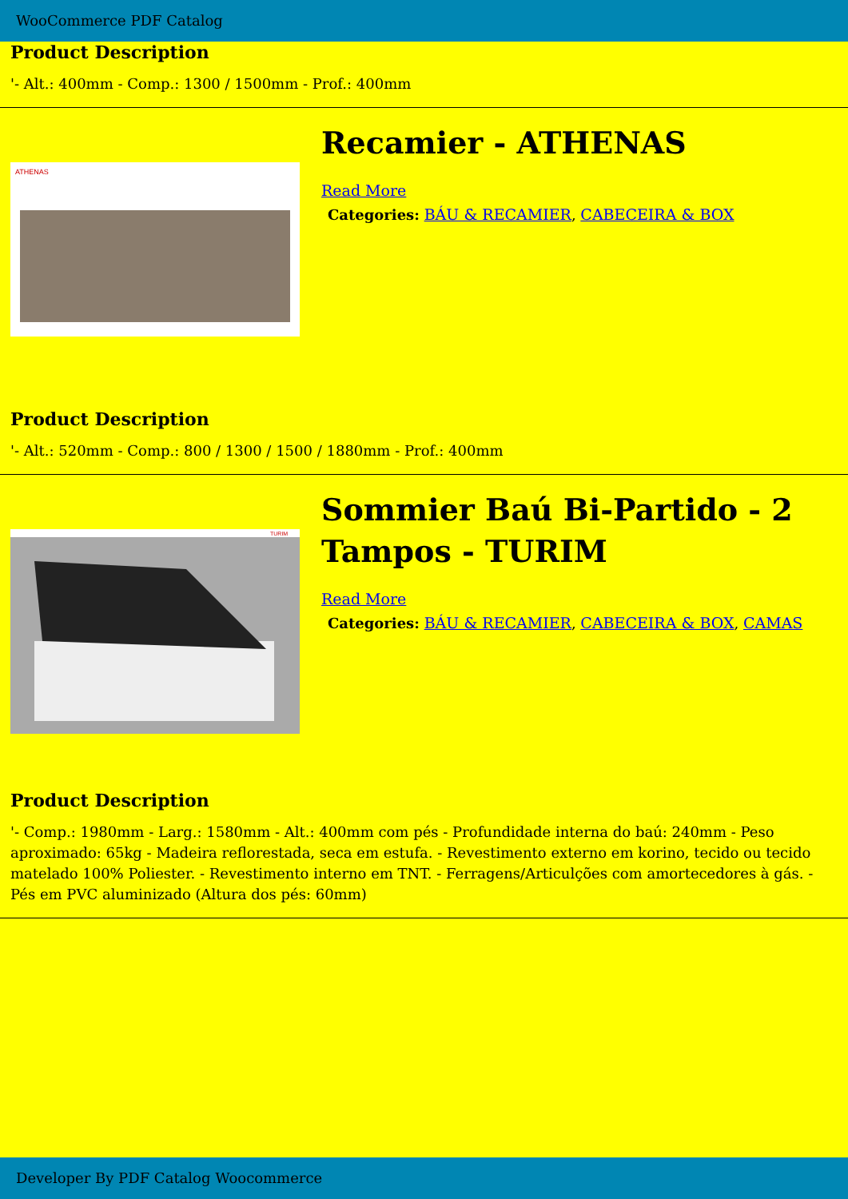WooCommerce PDF Catalog
Product Description
'- Alt.: 400mm - Comp.: 1300 / 1500mm - Prof.: 400mm
ATHENAS
Recamier - ATHENAS
Read More
Categories: BÁU & RECAMIER, CABECEIRA & BOX
Product Description
'- Alt.: 520mm - Comp.: 800 / 1300 / 1500 / 1880mm - Prof.: 400mm
TURIM
Sommier Baú Bi-Partido - 2 Tampos - TURIM
Read More
Categories: BÁU & RECAMIER, CABECEIRA & BOX, CAMAS
Product Description
'- Comp.: 1980mm - Larg.: 1580mm - Alt.: 400mm com pés - Profundidade interna do baú: 240mm - Peso aproximado: 65kg - Madeira reflorestada, seca em estufa. - Revestimento externo em korino, tecido ou tecido matelado 100% Poliester. - Revestimento interno em TNT. - Ferragens/Articulções com amortecedores à gás. - Pés em PVC aluminizado (Altura dos pés: 60mm)
Developer By PDF Catalog Woocommerce